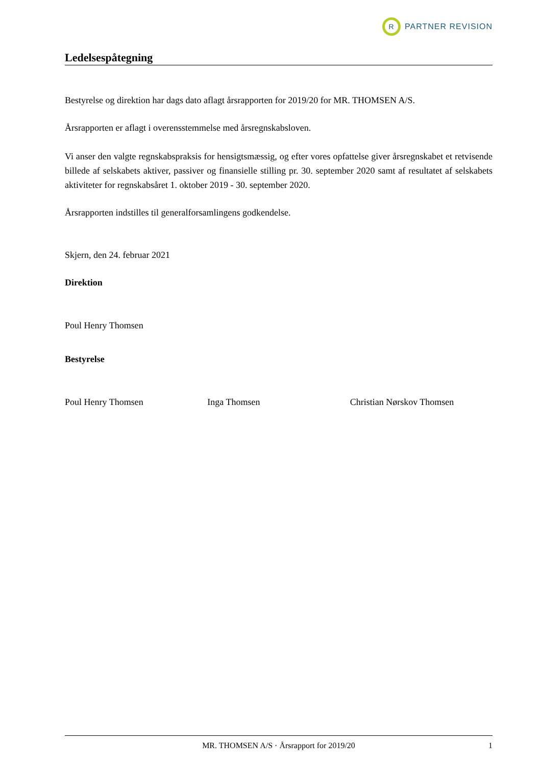R
PARTNER REVISION
Ledelsespåtegning
Bestyrelse og direktion har dags dato aflagt årsrapporten for 2019/20 for MR. THOMSEN A/S.
Årsrapporten er aflagt i overensstemmelse med årsregnskabsloven.
Vi anser den valgte regnskabspraksis for hensigtsmæssig, og efter vores opfattelse giver årsregnskabet et retvisende billede af selskabets aktiver, passiver og finansielle stilling pr. 30. september 2020 samt af resultatet af selskabets aktiviteter for regnskabsåret 1. oktober 2019 - 30. september 2020.
Årsrapporten indstilles til generalforsamlingens godkendelse.
Skjern, den 24. februar 2021
Direktion
Poul Henry Thomsen
Bestyrelse
Poul Henry Thomsen Inga Thomsen Christian Nørskov Thomsen
MR. THOMSEN A/S · Årsrapport for 2019/20 1